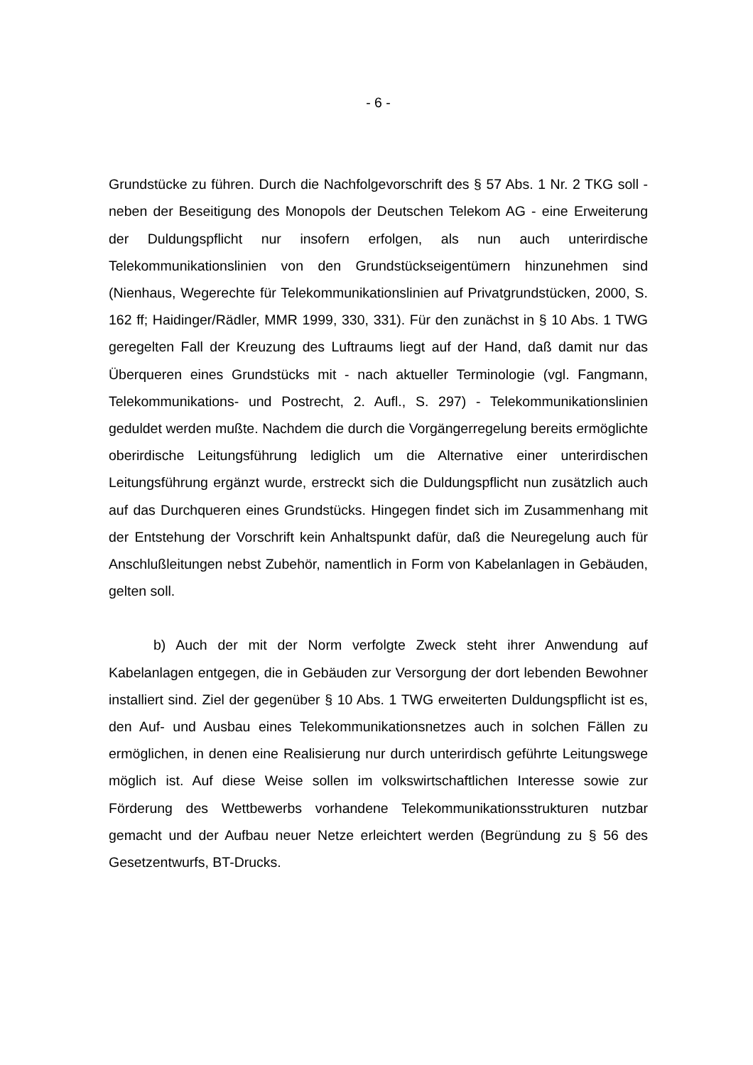- 6 -
Grundstücke zu führen. Durch die Nachfolgevorschrift des § 57 Abs. 1 Nr. 2 TKG soll - neben der Beseitigung des Monopols der Deutschen Telekom AG - eine Erweiterung der Duldungspflicht nur insofern erfolgen, als nun auch un­terirdische Telekommunikationslinien von den Grundstückseigentümern hinzu­nehmen sind (Nienhaus, Wegerechte für Telekommunikationslinien auf Privat­grundstücken, 2000, S. 162 ff; Haidinger/Rädler, MMR 1999, 330, 331). Für den zunächst in § 10 Abs. 1 TWG geregelten Fall der Kreuzung des Luftraums liegt auf der Hand, daß damit nur das Überqueren eines Grundstücks mit - nach aktueller Terminologie (vgl. Fangmann, Telekommunikations- und Post­recht, 2. Aufl., S. 297) - Telekommunikationslinien geduldet werden mußte. Nachdem die durch die Vorgängerregelung bereits ermöglichte oberirdische Leitungsführung lediglich um die Alternative einer unterirdischen Leitungsfüh­rung ergänzt wurde, erstreckt sich die Duldungspflicht nun zusätzlich auch auf das Durchqueren eines Grundstücks. Hingegen findet sich im Zusammenhang mit der Entstehung der Vorschrift kein Anhaltspunkt dafür, daß die Neurege­lung auch für Anschlußleitungen nebst Zubehör, namentlich in Form von Ka­belanlagen in Gebäuden, gelten soll.
b) Auch der mit der Norm verfolgte Zweck steht ihrer Anwendung auf Kabelanlagen entgegen, die in Gebäuden zur Versorgung der dort lebenden Bewohner installiert sind. Ziel der gegenüber § 10 Abs. 1 TWG erweiterten Duldungspflicht ist es, den Auf- und Ausbau eines Telekommunikationsnetzes auch in solchen Fällen zu ermöglichen, in denen eine Realisierung nur durch unterirdisch geführte Leitungswege möglich ist. Auf diese Weise sollen im volkswirtschaftlichen Interesse sowie zur Förderung des Wettbewerbs vorhan­dene Telekommunikationsstrukturen nutzbar gemacht und der Aufbau neuer Netze erleichtert werden (Begründung zu § 56 des Gesetzentwurfs, BT-Drucks.